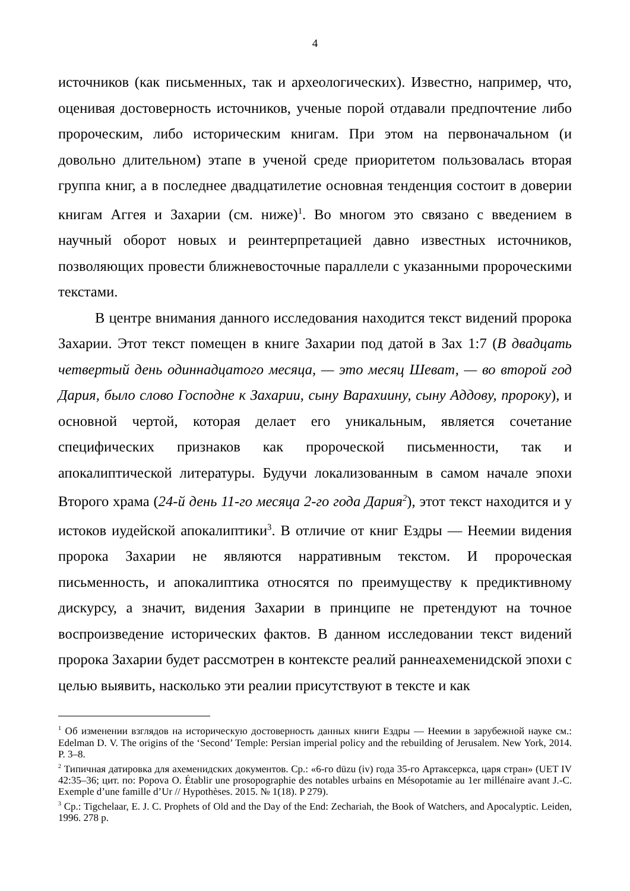4
источников (как письменных, так и археологических). Известно, например, что, оценивая достоверность источников, ученые порой отдавали предпочтение либо пророческим, либо историческим книгам. При этом на первоначальном (и довольно длительном) этапе в ученой среде приоритетом пользовалась вторая группа книг, а в последнее двадцатилетие основная тенденция состоит в доверии книгам Аггея и Захарии (см. ниже)<sup>1</sup>. Во многом это связано с введением в научный оборот новых и реинтерпретацией давно известных источников, позволяющих провести ближневосточные параллели с указанными пророческими текстами.
В центре внимания данного исследования находится текст видений пророка Захарии. Этот текст помещен в книге Захарии под датой в Зах 1:7 (В двадцать четвертый день одиннадцатого месяца, — это месяц Шеват, — во второй год Дария, было слово Господне к Захарии, сыну Варахиину, сыну Аддову, пророку), и основной чертой, которая делает его уникальным, является сочетание специфических признаков как пророческой письменности, так и апокалиптической литературы. Будучи локализованным в самом начале эпохи Второго храма (24-й день 11-го месяца 2-го года Дария<sup>2</sup>), этот текст находится и у истоков иудейской апокалиптики<sup>3</sup>. В отличие от книг Ездры — Неемии видения пророка Захарии не являются нарративным текстом. И пророческая письменность, и апокалиптика относятся по преимуществу к предиктивному дискурсу, а значит, видения Захарии в принципе не претендуют на точное воспроизведение исторических фактов. В данном исследовании текст видений пророка Захарии будет рассмотрен в контексте реалий раннеахеменидской эпохи с целью выявить, насколько эти реалии присутствуют в тексте и как
<sup>1</sup> Об изменении взглядов на историческую достоверность данных книги Ездры — Неемии в зарубежной науке см.: Edelman D. V. The origins of the ‘Second’ Temple: Persian imperial policy and the rebuilding of Jerusalem. New York, 2014. P. 3–8.
<sup>2</sup> Типичная датировка для ахеменидских документов. Ср.: «6-го dūzu (iv) года 35-го Артаксеркса, царя стран» (UET IV 42:35–36; цит. по: Popova O. Établir une prosopographie des notables urbains en Mésopotamie au 1er millénaire avant J.-C. Exemple d’une famille d’Ur // Hypothèses. 2015. № 1(18). P 279).
<sup>3</sup> Ср.: Tigchelaar, E. J. C. Prophets of Old and the Day of the End: Zechariah, the Book of Watchers, and Apocalyptic. Leiden, 1996. 278 p.